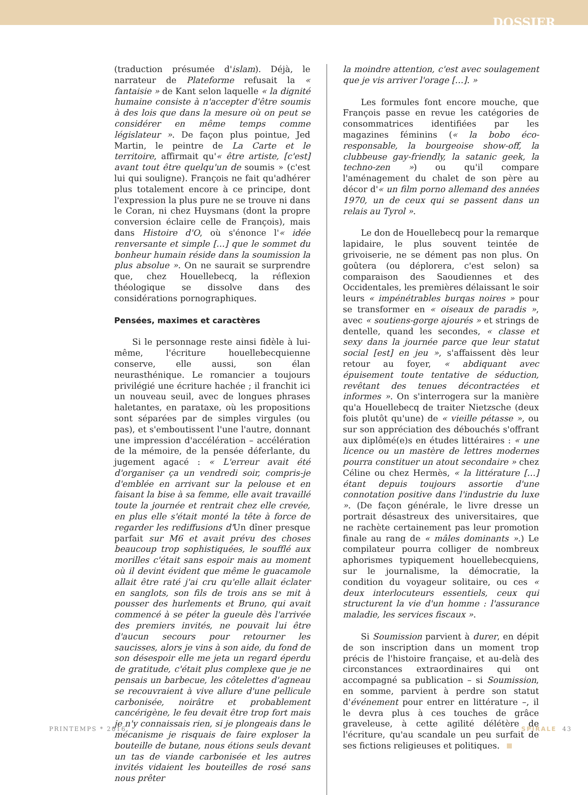DOSSIER
(traduction présumée d'islam). Déjà, le narrateur de Plateforme refusait la « fantaisie » de Kant selon laquelle « la dignité humaine consiste à n'accepter d'être soumis à des lois que dans la mesure où on peut se considérer en même temps comme législateur ». De façon plus pointue, Jed Martin, le peintre de La Carte et le territoire, affirmait qu'« être artiste, [c'est] avant tout être quelqu'un de soumis » (c'est lui qui souligne). François ne fait qu'adhérer plus totalement encore à ce principe, dont l'expression la plus pure ne se trouve ni dans le Coran, ni chez Huysmans (dont la propre conversion éclaire celle de François), mais dans Histoire d'O, où s'énonce l'« idée renversante et simple […] que le sommet du bonheur humain réside dans la soumission la plus absolue ». On ne saurait se surprendre que, chez Houellebecq, la réflexion théologique se dissolve dans des considérations pornographiques.
Pensées, maximes et caractères
Si le personnage reste ainsi fidèle à lui-même, l'écriture houellebecquienne conserve, elle aussi, son élan neurasthénique. Le romancier a toujours privilégié une écriture hachée ; il franchit ici un nouveau seuil, avec de longues phrases haletantes, en parataxe, où les propositions sont séparées par de simples virgules (ou pas), et s'emboutissent l'une l'autre, donnant une impression d'accélération – accélération de la mémoire, de la pensée déferlante, du jugement agacé : « L'erreur avait été d'organiser ça un vendredi soir, compris-je d'emblée en arrivant sur la pelouse et en faisant la bise à sa femme, elle avait travaillé toute la journée et rentrait chez elle crevée, en plus elle s'était monté la tête à force de regarder les rediffusions d'Un dîner presque parfait sur M6 et avait prévu des choses beaucoup trop sophistiquées, le soufflé aux morilles c'était sans espoir mais au moment où il devint évident que même le guacamole allait être raté j'ai cru qu'elle allait éclater en sanglots, son fils de trois ans se mit à pousser des hurlements et Bruno, qui avait commencé à se péter la gueule dès l'arrivée des premiers invités, ne pouvait lui être d'aucun secours pour retourner les saucisses, alors je vins à son aide, du fond de son désespoir elle me jeta un regard éperdu de gratitude, c'était plus complexe que je ne pensais un barbecue, les côtelettes d'agneau se recouvraient à vive allure d'une pellicule carbonisée, noirâtre et probablement cancérigène, le feu devait être trop fort mais je n'y connaissais rien, si je plongeais dans le mécanisme je risquais de faire exploser la bouteille de butane, nous étions seuls devant un tas de viande carbonisée et les autres invités vidaient les bouteilles de rosé sans nous prêter
la moindre attention, c'est avec soulagement que je vis arriver l'orage […]. »
Les formules font encore mouche, que François passe en revue les catégories de consommatrices identifiées par les magazines féminins (« la bobo éco-responsable, la bourgeoise show-off, la clubbeuse gay-friendly, la satanic geek, la techno-zen ») ou qu'il compare l'aménagement du chalet de son père au décor d'« un film porno allemand des années 1970, un de ceux qui se passent dans un relais au Tyrol ».
Le don de Houellebecq pour la remarque lapidaire, le plus souvent teintée de grivoiserie, ne se dément pas non plus. On goûtera (ou déplorera, c'est selon) sa comparaison des Saoudiennes et des Occidentales, les premières délaissant le soir leurs « impénétrables burqas noires » pour se transformer en « oiseaux de paradis », avec « soutiens-gorge ajourés » et strings de dentelle, quand les secondes, « classe et sexy dans la journée parce que leur statut social [est] en jeu », s'affaissent dès leur retour au foyer, « abdiquant avec épuisement toute tentative de séduction, revêtant des tenues décontractées et informes ». On s'interrogera sur la manière qu'a Houellebecq de traiter Nietzsche (deux fois plutôt qu'une) de « vieille pétasse », ou sur son appréciation des débouchés s'offrant aux diplômé(e)s en études littéraires : « une licence ou un mastère de lettres modernes pourra constituer un atout secondaire » chez Céline ou chez Hermès, « la littérature […] étant depuis toujours assortie d'une connotation positive dans l'industrie du luxe ». (De façon générale, le livre dresse un portrait désastreux des universitaires, que ne rachète certainement pas leur promotion finale au rang de « mâles dominants ».) Le compilateur pourra colliger de nombreux aphorismes typiquement houellebecquiens, sur le journalisme, la démocratie, la condition du voyageur solitaire, ou ces « deux interlocuteurs essentiels, ceux qui structurent la vie d'un homme : l'assurance maladie, les services fiscaux ».
Si Soumission parvient à durer, en dépit de son inscription dans un moment trop précis de l'histoire française, et au-delà des circonstances extraordinaires qui ont accompagné sa publication – si Soumission, en somme, parvient à perdre son statut d'événement pour entrer en littérature –, il le devra plus à ces touches de grâce graveleuse, à cette agilité délétère de l'écriture, qu'au scandale un peu surfait de ses fictions religieuses et politiques.
PRINTEMPS * 2016 SPIRALE 43